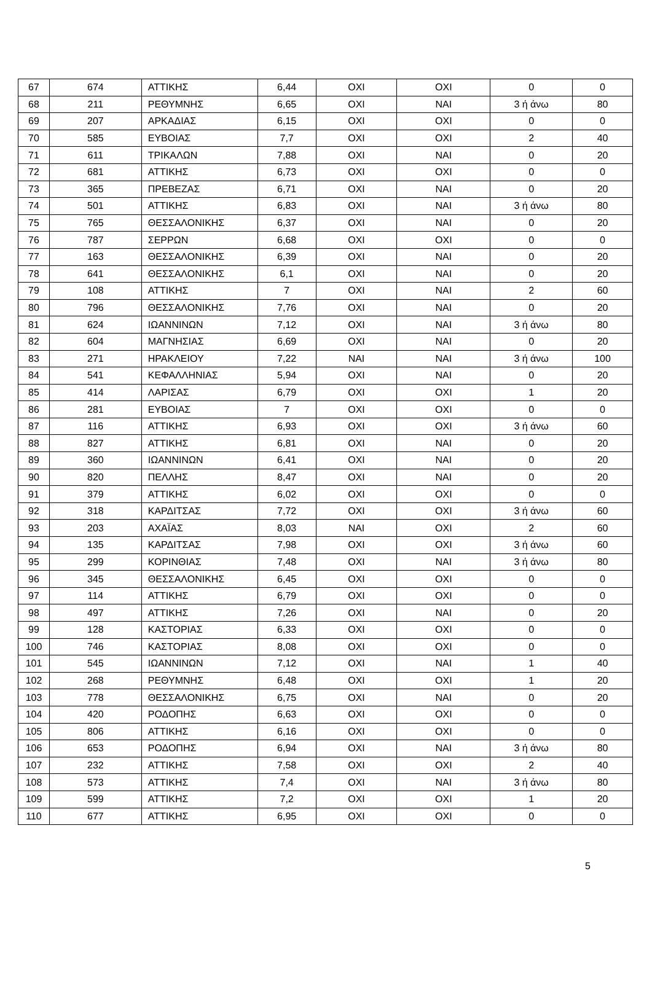| 67 | 674 | ΑΤΤΙΚΗΣ | 6,44 | ΟΧΙ | ΟΧΙ | 0 | 0 |
| 68 | 211 | ΡΕΘΥΜΝΗΣ | 6,65 | ΟΧΙ | ΝΑΙ | 3 ή άνω | 80 |
| 69 | 207 | ΑΡΚΑΔΙΑΣ | 6,15 | ΟΧΙ | ΟΧΙ | 0 | 0 |
| 70 | 585 | ΕΥΒΟΙΑΣ | 7,7 | ΟΧΙ | ΟΧΙ | 2 | 40 |
| 71 | 611 | ΤΡΙΚΑΛΩΝ | 7,88 | ΟΧΙ | ΝΑΙ | 0 | 20 |
| 72 | 681 | ΑΤΤΙΚΗΣ | 6,73 | ΟΧΙ | ΟΧΙ | 0 | 0 |
| 73 | 365 | ΠΡΕΒΕΖΑΣ | 6,71 | ΟΧΙ | ΝΑΙ | 0 | 20 |
| 74 | 501 | ΑΤΤΙΚΗΣ | 6,83 | ΟΧΙ | ΝΑΙ | 3 ή άνω | 80 |
| 75 | 765 | ΘΕΣΣΑΛΟΝΙΚΗΣ | 6,37 | ΟΧΙ | ΝΑΙ | 0 | 20 |
| 76 | 787 | ΣΕΡΡΩΝ | 6,68 | ΟΧΙ | ΟΧΙ | 0 | 0 |
| 77 | 163 | ΘΕΣΣΑΛΟΝΙΚΗΣ | 6,39 | ΟΧΙ | ΝΑΙ | 0 | 20 |
| 78 | 641 | ΘΕΣΣΑΛΟΝΙΚΗΣ | 6,1 | ΟΧΙ | ΝΑΙ | 0 | 20 |
| 79 | 108 | ΑΤΤΙΚΗΣ | 7 | ΟΧΙ | ΝΑΙ | 2 | 60 |
| 80 | 796 | ΘΕΣΣΑΛΟΝΙΚΗΣ | 7,76 | ΟΧΙ | ΝΑΙ | 0 | 20 |
| 81 | 624 | ΙΩΑΝΝΙΝΩΝ | 7,12 | ΟΧΙ | ΝΑΙ | 3 ή άνω | 80 |
| 82 | 604 | ΜΑΓΝΗΣΙΑΣ | 6,69 | ΟΧΙ | ΝΑΙ | 0 | 20 |
| 83 | 271 | ΗΡΑΚΛΕΙΟΥ | 7,22 | ΝΑΙ | ΝΑΙ | 3 ή άνω | 100 |
| 84 | 541 | ΚΕΦΑΛΛΗΝΙΑΣ | 5,94 | ΟΧΙ | ΝΑΙ | 0 | 20 |
| 85 | 414 | ΛΑΡΙΣΑΣ | 6,79 | ΟΧΙ | ΟΧΙ | 1 | 20 |
| 86 | 281 | ΕΥΒΟΙΑΣ | 7 | ΟΧΙ | ΟΧΙ | 0 | 0 |
| 87 | 116 | ΑΤΤΙΚΗΣ | 6,93 | ΟΧΙ | ΟΧΙ | 3 ή άνω | 60 |
| 88 | 827 | ΑΤΤΙΚΗΣ | 6,81 | ΟΧΙ | ΝΑΙ | 0 | 20 |
| 89 | 360 | ΙΩΑΝΝΙΝΩΝ | 6,41 | ΟΧΙ | ΝΑΙ | 0 | 20 |
| 90 | 820 | ΠΕΛΛΗΣ | 8,47 | ΟΧΙ | ΝΑΙ | 0 | 20 |
| 91 | 379 | ΑΤΤΙΚΗΣ | 6,02 | ΟΧΙ | ΟΧΙ | 0 | 0 |
| 92 | 318 | ΚΑΡΔΙΤΣΑΣ | 7,72 | ΟΧΙ | ΟΧΙ | 3 ή άνω | 60 |
| 93 | 203 | ΑΧΑΪΑΣ | 8,03 | ΝΑΙ | ΟΧΙ | 2 | 60 |
| 94 | 135 | ΚΑΡΔΙΤΣΑΣ | 7,98 | ΟΧΙ | ΟΧΙ | 3 ή άνω | 60 |
| 95 | 299 | ΚΟΡΙΝΘΙΑΣ | 7,48 | ΟΧΙ | ΝΑΙ | 3 ή άνω | 80 |
| 96 | 345 | ΘΕΣΣΑΛΟΝΙΚΗΣ | 6,45 | ΟΧΙ | ΟΧΙ | 0 | 0 |
| 97 | 114 | ΑΤΤΙΚΗΣ | 6,79 | ΟΧΙ | ΟΧΙ | 0 | 0 |
| 98 | 497 | ΑΤΤΙΚΗΣ | 7,26 | ΟΧΙ | ΝΑΙ | 0 | 20 |
| 99 | 128 | ΚΑΣΤΟΡΙΑΣ | 6,33 | ΟΧΙ | ΟΧΙ | 0 | 0 |
| 100 | 746 | ΚΑΣΤΟΡΙΑΣ | 8,08 | ΟΧΙ | ΟΧΙ | 0 | 0 |
| 101 | 545 | ΙΩΑΝΝΙΝΩΝ | 7,12 | ΟΧΙ | ΝΑΙ | 1 | 40 |
| 102 | 268 | ΡΕΘΥΜΝΗΣ | 6,48 | ΟΧΙ | ΟΧΙ | 1 | 20 |
| 103 | 778 | ΘΕΣΣΑΛΟΝΙΚΗΣ | 6,75 | ΟΧΙ | ΝΑΙ | 0 | 20 |
| 104 | 420 | ΡΟΔΟΠΗΣ | 6,63 | ΟΧΙ | ΟΧΙ | 0 | 0 |
| 105 | 806 | ΑΤΤΙΚΗΣ | 6,16 | ΟΧΙ | ΟΧΙ | 0 | 0 |
| 106 | 653 | ΡΟΔΟΠΗΣ | 6,94 | ΟΧΙ | ΝΑΙ | 3 ή άνω | 80 |
| 107 | 232 | ΑΤΤΙΚΗΣ | 7,58 | ΟΧΙ | ΟΧΙ | 2 | 40 |
| 108 | 573 | ΑΤΤΙΚΗΣ | 7,4 | ΟΧΙ | ΝΑΙ | 3 ή άνω | 80 |
| 109 | 599 | ΑΤΤΙΚΗΣ | 7,2 | ΟΧΙ | ΟΧΙ | 1 | 20 |
| 110 | 677 | ΑΤΤΙΚΗΣ | 6,95 | ΟΧΙ | ΟΧΙ | 0 | 0 |
5